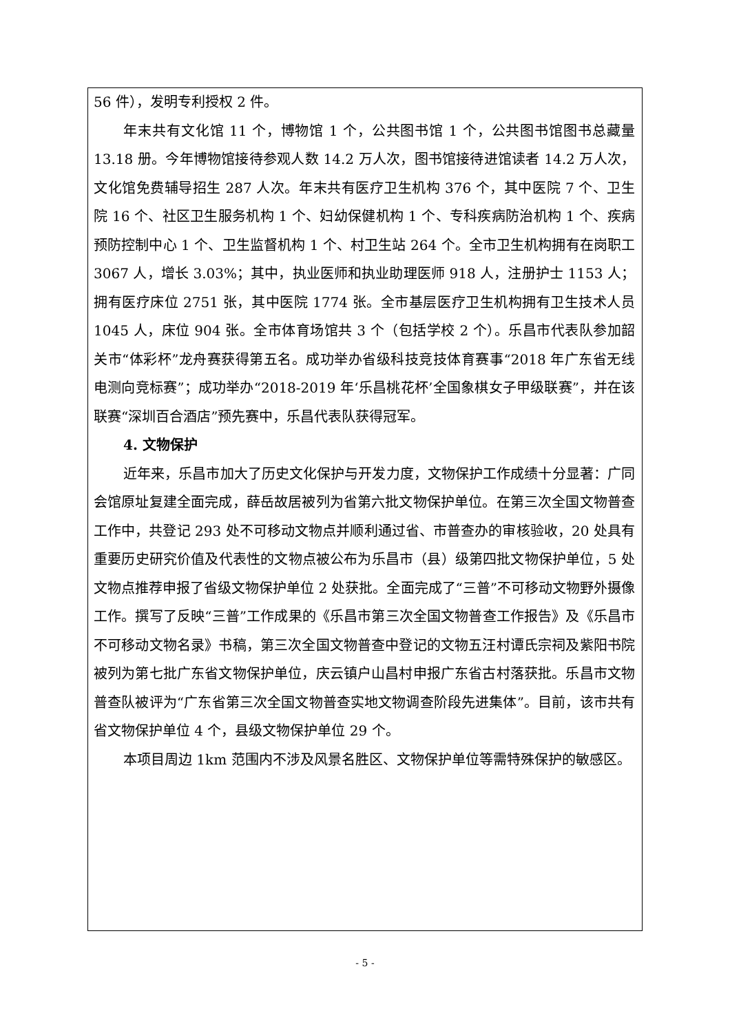56 件），发明专利授权 2 件。
年末共有文化馆 11 个，博物馆 1 个，公共图书馆 1 个，公共图书馆图书总藏量 13.18 册。今年博物馆接待参观人数 14.2 万人次，图书馆接待进馆读者 14.2 万人次，文化馆免费辅导招生 287 人次。年末共有医疗卫生机构 376 个，其中医院 7 个、卫生院 16 个、社区卫生服务机构 1 个、妇幼保健机构 1 个、专科疾病防治机构 1 个、疾病预防控制中心 1 个、卫生监督机构 1 个、村卫生站 264 个。全市卫生机构拥有在岗职工 3067 人，增长 3.03%；其中，执业医师和执业助理医师 918 人，注册护士 1153 人；拥有医疗床位 2751 张，其中医院 1774 张。全市基层医疗卫生机构拥有卫生技术人员 1045 人，床位 904 张。全市体育场馆共 3 个（包括学校 2 个）。乐昌市代表队参加韶关市“体彩杯”龙舟赛获得第五名。成功举办省级科技竞技体育赛事“2018 年广东省无线电测向竞标赛”；成功举办“2018-2019 年‘乐昌桃花杯’全国象棋女子甲级联赛”，并在该联赛“深圳百合酒店”预先赛中，乐昌代表队获得冠军。
4. 文物保护
近年来，乐昌市加大了历史文化保护与开发力度，文物保护工作成绩十分显著：广同会馆原址复建全面完成，薛岳故居被列为省第六批文物保护单位。在第三次全国文物普查工作中，共登记 293 处不可移动文物点并顺利通过省、市普查办的审核验收，20 处具有重要历史研究价值及代表性的文物点被公布为乐昌市（县）级第四批文物保护单位，5 处文物点推荐申报了省级文物保护单位 2 处获批。全面完成了“三普”不可移动文物野外摄像工作。撰写了反映“三普”工作成果的《乐昌市第三次全国文物普查工作报告》及《乐昌市不可移动文物名录》书稿，第三次全国文物普查中登记的文物五汪村谭氏宗祠及紫阳书院被列为第七批广东省文物保护单位，庆云镇户山昌村申报广东省古村落获批。乐昌市文物普查队被评为“广东省第三次全国文物普查实地文物调查阶段先进集体”。目前，该市共有省文物保护单位 4 个，县级文物保护单位 29 个。
本项目周边 1km 范围内不涉及风景名胜区、文物保护单位等需特殊保护的敏感区。
- 5 -